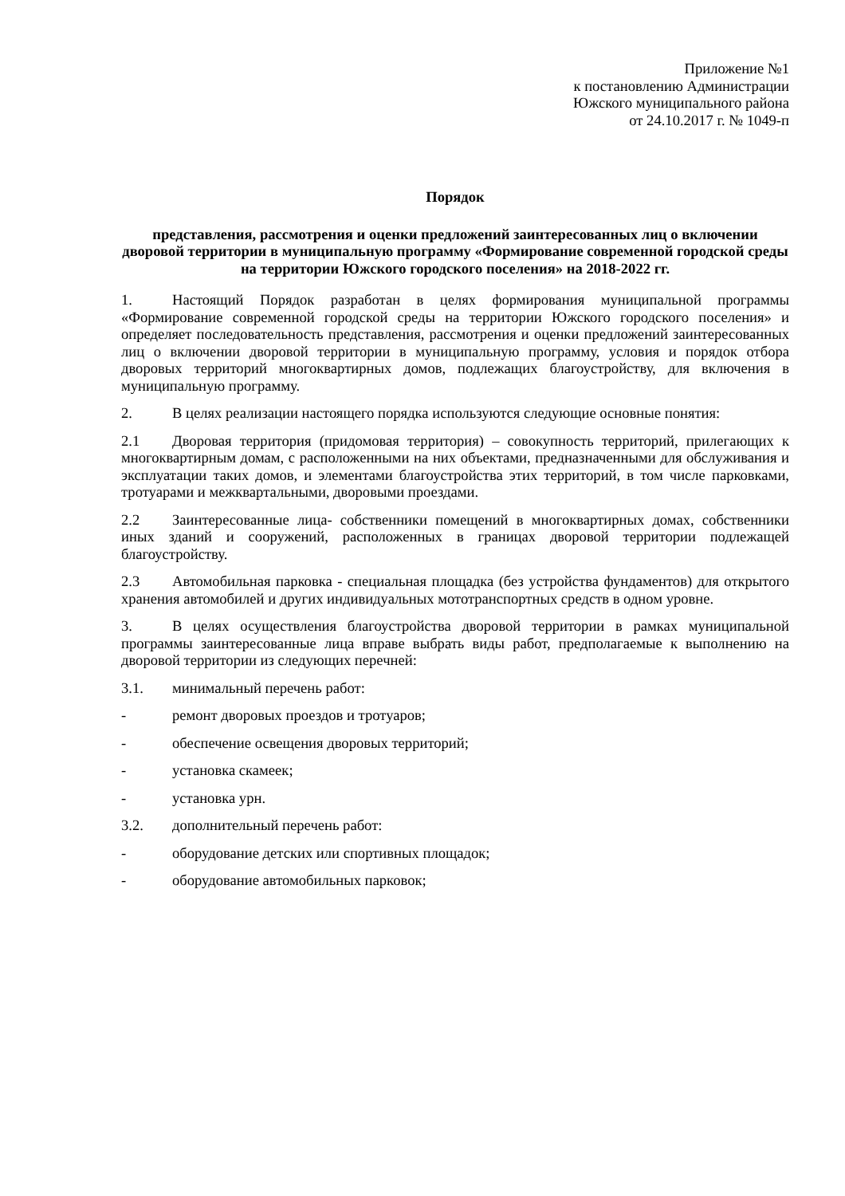Приложение №1
к постановлению Администрации
Южского муниципального района
от 24.10.2017 г. № 1049-п
Порядок
представления, рассмотрения и оценки предложений заинтересованных лиц о включении дворовой территории в муниципальную программу «Формирование современной городской среды на территории Южского городского поселения» на 2018-2022 гг.
1. Настоящий Порядок разработан в целях формирования муниципальной программы «Формирование современной городской среды на территории Южского городского поселения» и определяет последовательность представления, рассмотрения и оценки предложений заинтересованных лиц о включении дворовой территории в муниципальную программу, условия и порядок отбора дворовых территорий многоквартирных домов, подлежащих благоустройству, для включения в муниципальную программу.
2. В целях реализации настоящего порядка используются следующие основные понятия:
2.1 Дворовая территория (придомовая территория) – совокупность территорий, прилегающих к многоквартирным домам, с расположенными на них объектами, предназначенными для обслуживания и эксплуатации таких домов, и элементами благоустройства этих территорий, в том числе парковками, тротуарами и межквартальными, дворовыми проездами.
2.2 Заинтересованные лица- собственники помещений в многоквартирных домах, собственники иных зданий и сооружений, расположенных в границах дворовой территории подлежащей благоустройству.
2.3 Автомобильная парковка - специальная площадка (без устройства фундаментов) для открытого хранения автомобилей и других индивидуальных мототранспортных средств в одном уровне.
3. В целях осуществления благоустройства дворовой территории в рамках муниципальной программы заинтересованные лица вправе выбрать виды работ, предполагаемые к выполнению на дворовой территории из следующих перечней:
3.1. минимальный перечень работ:
- ремонт дворовых проездов и тротуаров;
- обеспечение освещения дворовых территорий;
- установка скамеек;
- установка урн.
3.2. дополнительный перечень работ:
- оборудование детских или спортивных площадок;
- оборудование автомобильных парковок;